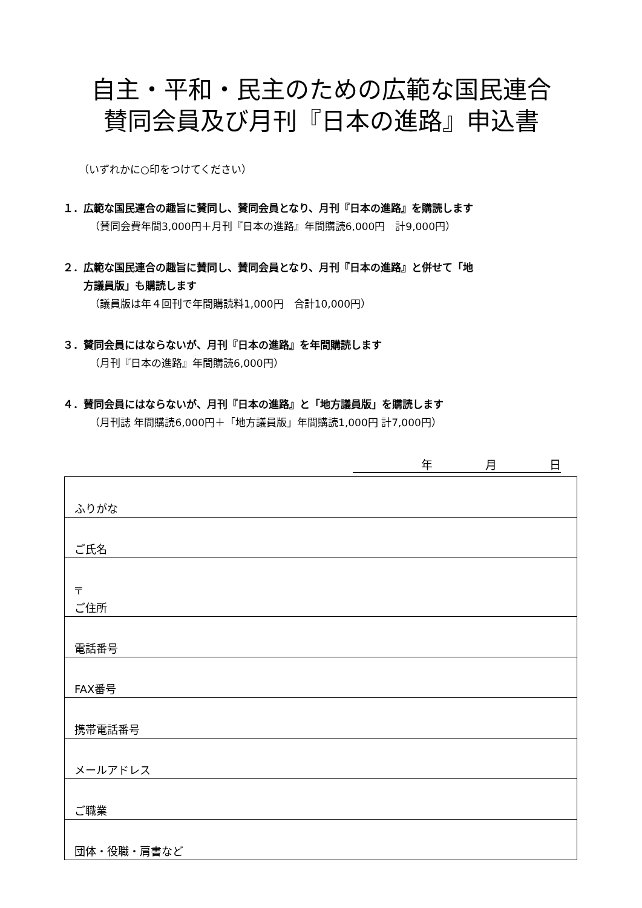自主・平和・民主のための広範な国民連合
賛同会員及び月刊『日本の進路』申込書
（いずれかに○印をつけてください）
１．広範な国民連合の趣旨に賛同し、賛同会員となり、月刊『日本の進路』を購読します
（賛同会費年間3,000円＋月刊『日本の進路』年間購読6,000円　計9,000円）
２．広範な国民連合の趣旨に賛同し、賛同会員となり、月刊『日本の進路』と併せて「地
　　方議員版」も購読します
（議員版は年４回刊で年間購読料1,000円　合計10,000円）
３．賛同会員にはならないが、月刊『日本の進路』を年間購読します
（月刊『日本の進路』年間購読6,000円）
４．賛同会員にはならないが、月刊『日本の進路』と「地方議員版」を購読します
（月刊誌 年間購読6,000円＋「地方議員版」年間購読1,000円 計7,000円）
年 月 日
| ふりがな |
| ご氏名 |
| 〒 ご住所 |
| 電話番号 |
| FAX番号 |
| 携帯電話番号 |
| メールアドレス |
| ご職業 |
| 団体・役職・肩書など |